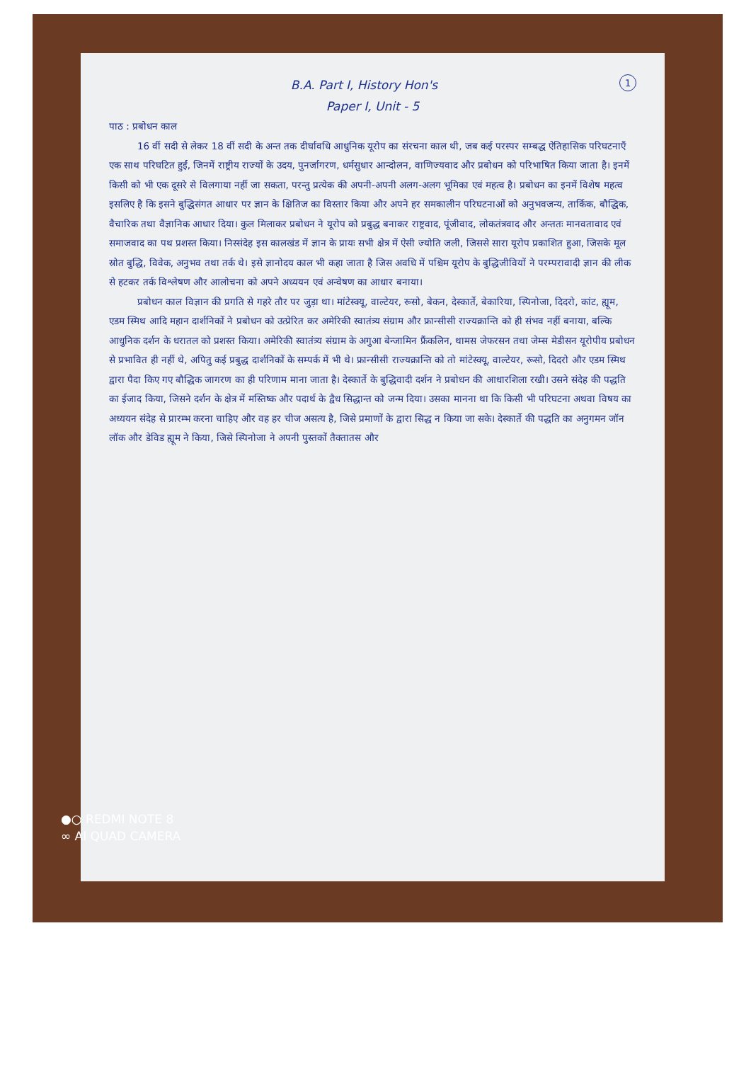1
B.A. Part I, History Hon's
Paper I, Unit - 5
पाठ : प्रबोधन काल
16 वीं सदी से लेकर 18 वीं सदी के अन्त तक दीर्घावधि आधुनिक यूरोप का संरचना काल थी, जब कई परस्पर सम्बद्ध ऐतिहासिक परिघटनाएँ एक साथ परिघटित हुईं, जिनमें राष्ट्रीय राज्यों के उदय, पुनर्जागरण, धर्मसुधार आन्दोलन, वाणिज्यवाद और प्रबोधन को परिभाषित किया जाता है। इनमें किसी को भी एक दूसरे से विलगाया नहीं जा सकता, परन्तु प्रत्येक की अपनी-अपनी अलग-अलग भूमिका एवं महत्व है। प्रबोधन का इनमें विशेष महत्व इसलिए है कि इसने बुद्धिसंगत आधार पर ज्ञान के क्षितिज का विस्तार किया और अपने हर समकालीन परिघटनाओं को अनुभवजन्य, तार्किक, बौद्धिक, वैचारिक तथा वैज्ञानिक आधार दिया। कुल मिलाकर प्रबोधन ने यूरोप को प्रबुद्ध बनाकर राष्ट्रवाद, पूंजीवाद, लोकतंत्रवाद और अन्ततः मानवतावाद एवं समाजवाद का पथ प्रशस्त किया। निस्संदेह इस कालखंड में ज्ञान के प्रायः सभी क्षेत्र में ऐसी ज्योति जली, जिससे सारा यूरोप प्रकाशित हुआ, जिसके मूल स्रोत बुद्धि, विवेक, अनुभव तथा तर्क थे। इसे ज्ञानोदय काल भी कहा जाता है जिस अवधि में पश्चिम यूरोप के बुद्धिजीवियों ने परम्परावादी ज्ञान की लीक से हटकर तर्क विश्लेषण और आलोचना को अपने अध्ययन एवं अन्वेषण का आधार बनाया।
प्रबोधन काल विज्ञान की प्रगति से गहरे तौर पर जुड़ा था। मांटेस्क्यू, वाल्टेयर, रूसो, बेकन, देस्कार्ते, बेकारिया, स्पिनोजा, दिदरो, कांट, ह्यूम, एडम स्मिथ आदि महान दार्शनिकों ने प्रबोधन को उत्प्रेरित कर अमेरिकी स्वातंत्र्य संग्राम और फ्रान्सीसी राज्यक्रान्ति को ही संभव नहीं बनाया, बल्कि आधुनिक दर्शन के धरातल को प्रशस्त किया। अमेरिकी स्वातंत्र्य संग्राम के अगुआ बेन्जामिन फ्रैंकलिन, थामस जेफरसन तथा जेम्स मेडीसन यूरोपीय प्रबोधन से प्रभावित ही नहीं थे, अपितु कई प्रबुद्ध दार्शनिकों के सम्पर्क में भी थे। फ्रान्सीसी राज्यक्रान्ति को तो मांटेस्क्यू, वाल्टेयर, रूसो, दिदरो और एडम स्मिथ द्वारा पैदा किए गए बौद्धिक जागरण का ही परिणाम माना जाता है। देस्कार्ते के बुद्धिवादी दर्शन ने प्रबोधन की आधारशिला रखी। उसने संदेह की पद्धति का ईजाद किया, जिसने दर्शन के क्षेत्र में मस्तिष्क और पदार्थ के द्वैध सिद्धान्त को जन्म दिया। उसका मानना था कि किसी भी परिघटना अथवा विषय का अध्ययन संदेह से प्रारम्भ करना चाहिए और वह हर चीज असत्य है, जिसे प्रमाणों के द्वारा सिद्ध न किया जा सके। देस्कार्ते की पद्धति का अनुगमन जॉन लॉक और डेविड ह्यूम ने किया, जिसे स्पिनोजा ने अपनी पुस्तकों तैक्तातस और
●○ REDMI NOTE 8
∞ AI QUAD CAMERA